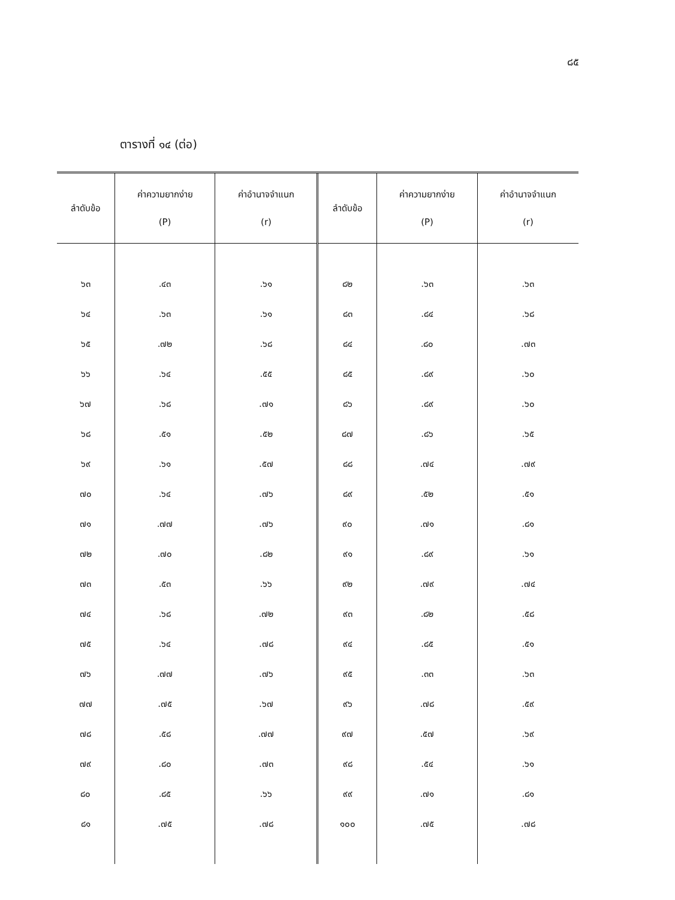๘๕
ตารางที่ ๑๔ (ต่อ)
| ลำดับข้อ | ค่าความยากง่าย (P) | ค่าอำนาจจำแนก (r) | ลำดับข้อ | ค่าความยากง่าย (P) | ค่าอำนาจจำแนก (r) |
| --- | --- | --- | --- | --- | --- |
| ๖๓ | .๔๓ | .๖๑ | ๘๒ | .๖๓ | .๖๓ |
| ๖๔ | .๖๓ | .๖๑ | ๘๓ | .๘๔ | .๖๘ |
| ๖๕ | .๗๒ | .๖๘ | ๘๔ | .๘๐ | .๗๓ |
| ๖๖ | .๖๔ | .๕๕ | ๘๕ | .๘๙ | .๖๐ |
| ๖๗ | .๖๘ | .๗๑ | ๘๖ | .๘๙ | .๖๐ |
| ๖๘ | .๕๑ | .๕๒ | ๘๗ | .๘๖ | .๖๕ |
| ๖๙ | .๖๑ | .๕๗ | ๘๘ | .๗๔ | .๗๙ |
| ๗๐ | .๖๔ | .๗๖ | ๘๙ | .๕๒ | .๕๑ |
| ๗๑ | .๗๗ | .๗๖ | ๙๐ | .๗๑ | .๘๑ |
| ๗๒ | .๗๐ | .๘๒ | ๙๑ | .๘๙ | .๖๑ |
| ๗๓ | .๕๓ | .๖๖ | ๙๒ | .๗๙ | .๗๔ |
| ๗๔ | .๖๘ | .๗๒ | ๙๓ | .๘๒ | .๕๘ |
| ๗๕ | .๖๔ | .๗๘ | ๙๔ | .๘๕ | .๕๑ |
| ๗๖ | .๗๗ | .๗๖ | ๙๕ | .๓๓ | .๖๓ |
| ๗๗ | .๗๕ | .๖๗ | ๙๖ | .๗๘ | .๕๙ |
| ๗๘ | .๕๘ | .๗๗ | ๙๗ | .๕๗ | .๖๙ |
| ๗๙ | .๘๐ | .๗๓ | ๙๘ | .๕๔ | .๖๑ |
| ๘๐ | .๘๕ | .๖๖ | ๙๙ | .๗๑ | .๘๑ |
| ๘๑ | .๗๕ | .๗๘ | ๑๐๐ | .๗๕ | .๗๘ |